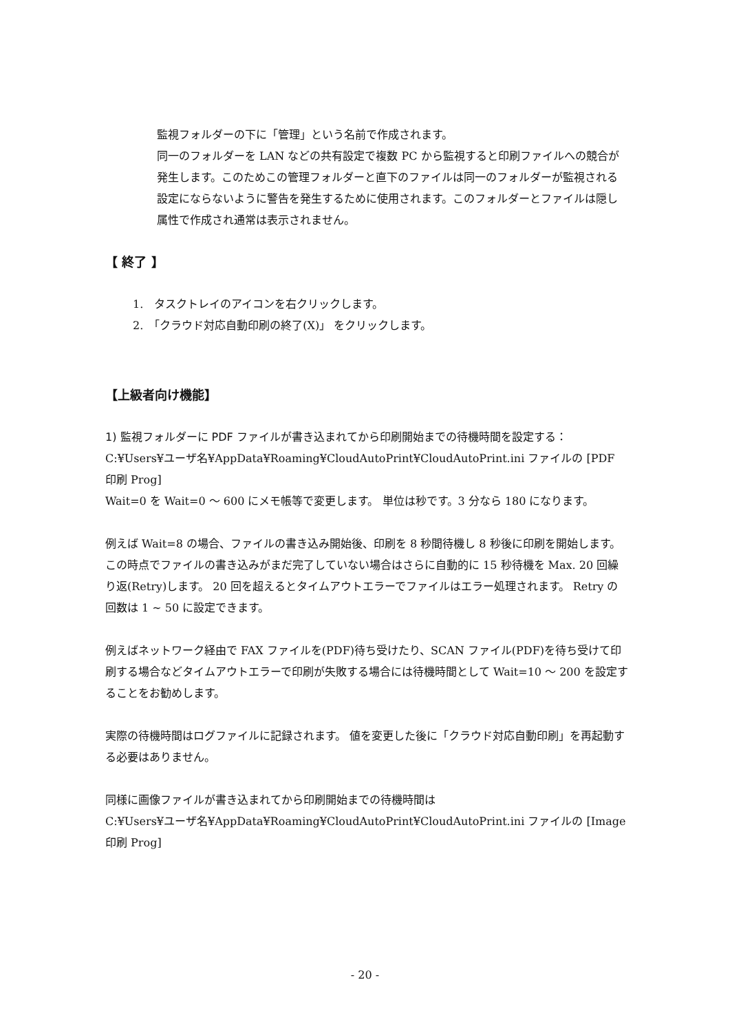監視フォルダーの下に「管理」という名前で作成されます。
同一のフォルダーを LAN などの共有設定で複数 PC から監視すると印刷ファイルへの競合が発生します。このためこの管理フォルダーと直下のファイルは同一のフォルダーが監視される設定にならないように警告を発生するために使用されます。このフォルダーとファイルは隠し属性で作成され通常は表示されません。
【 終了 】
1.　タスクトレイのアイコンを右クリックします。
2.　「クラウド対応自動印刷の終了(X)」 をクリックします。
【上級者向け機能】
1) 監視フォルダーに PDF ファイルが書き込まれてから印刷開始までの待機時間を設定する：
C:¥Users¥ユーザ名¥AppData¥Roaming¥CloudAutoPrint¥CloudAutoPrint.ini ファイルの [PDF 印刷 Prog]
Wait=0 を Wait=0 ～ 600 にメモ帳等で変更します。 単位は秒です。3 分なら 180 になります。
例えば Wait=8 の場合、ファイルの書き込み開始後、印刷を 8 秒間待機し 8 秒後に印刷を開始します。この時点でファイルの書き込みがまだ完了していない場合はさらに自動的に 15 秒待機を Max. 20 回繰り返(Retry)します。 20 回を超えるとタイムアウトエラーでファイルはエラー処理されます。 Retry の回数は 1 ~ 50 に設定できます。
例えばネットワーク経由で FAX ファイルを(PDF)待ち受けたり、SCAN ファイル(PDF)を待ち受けて印刷する場合などタイムアウトエラーで印刷が失敗する場合には待機時間として Wait=10 ～ 200 を設定することをお勧めします。
実際の待機時間はログファイルに記録されます。 値を変更した後に「クラウド対応自動印刷」を再起動する必要はありません。
同様に画像ファイルが書き込まれてから印刷開始までの待機時間は
C:¥Users¥ユーザ名¥AppData¥Roaming¥CloudAutoPrint¥CloudAutoPrint.ini ファイルの [Image 印刷 Prog]
- 20 -